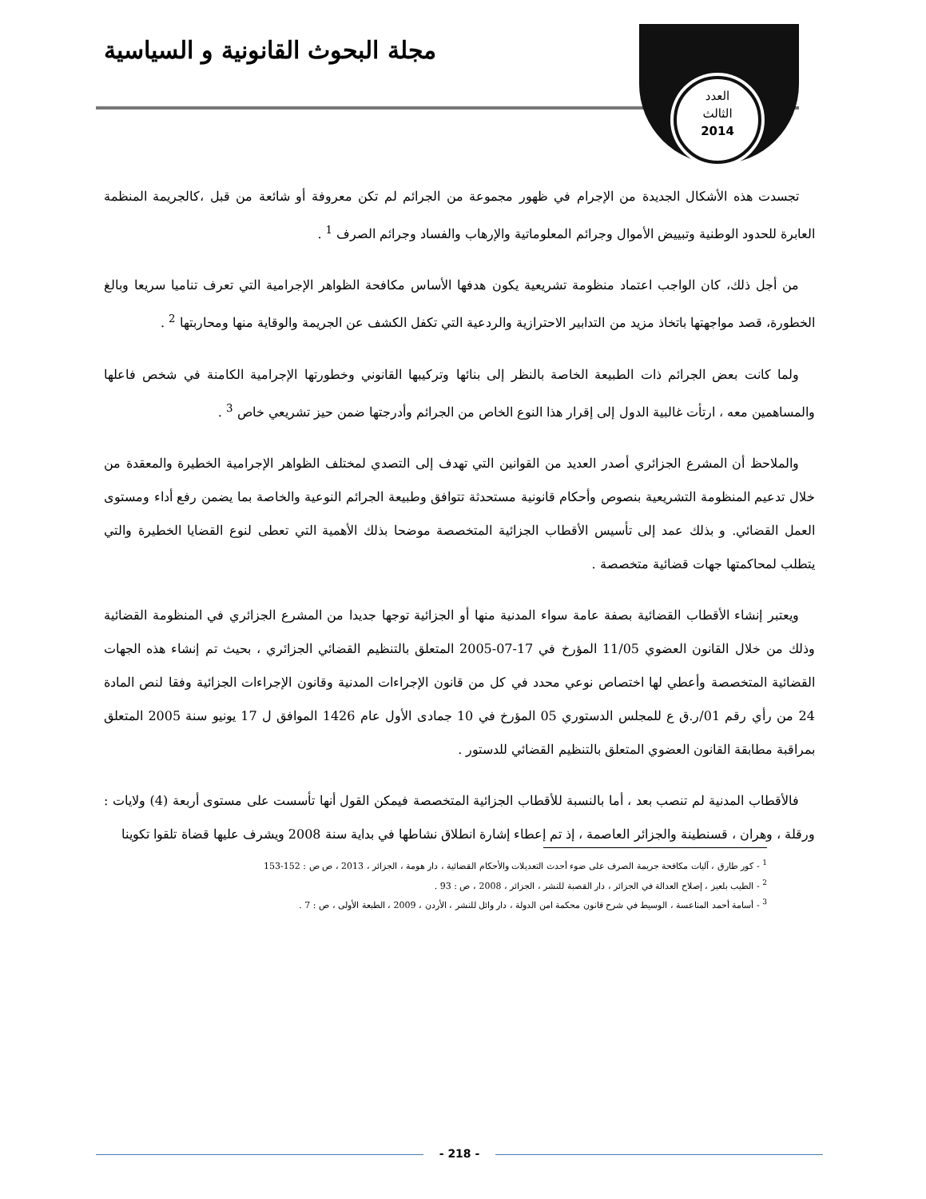مجلة البحوث القانونية و السياسية
العدد
الثالث
2014
تجسدت هذه الأشكال الجديدة من الإجرام في ظهور مجموعة من الجرائم لم تكن معروفة أو شائعة من قبل ،كالجريمة المنظمة العابرة للحدود الوطنية وتبييض الأموال وجرائم المعلوماتية والإرهاب والفساد وجرائم الصرف <sup>1</sup> .
من أجل ذلك، كان الواجب اعتماد منظومة تشريعية يكون هدفها الأساس مكافحة الظواهر الإجرامية التي تعرف تناميا سريعا وبالغ الخطورة، قصد مواجهتها باتخاذ مزيد من التدابير الاحترازية والردعية التي تكفل الكشف عن الجريمة والوقاية منها ومحاربتها <sup>2</sup> .
ولما كانت بعض الجرائم ذات الطبيعة الخاصة بالنظر إلى بنائها وتركيبها القانوني وخطورتها الإجرامية الكامنة في شخص فاعلها والمساهمين معه ، ارتأت غالبية الدول إلى إقرار هذا النوع الخاص من الجرائم وأدرجتها ضمن حيز تشريعي خاص <sup>3</sup> .
والملاحظ أن المشرع الجزائري أصدر العديد من القوانين التي تهدف إلى التصدي لمختلف الظواهر الإجرامية الخطيرة والمعقدة من خلال تدعيم المنظومة التشريعية بنصوص وأحكام قانونية مستحدثة تتوافق وطبيعة الجرائم النوعية والخاصة بما يضمن رفع أداء ومستوى العمل القضائي. و بذلك عمد إلى تأسيس الأقطاب الجزائية المتخصصة موضحا بذلك الأهمية التي تعطى لنوع القضايا الخطيرة والتي يتطلب لمحاكمتها جهات قضائية متخصصة .
ويعتبر إنشاء الأقطاب القضائية بصفة عامة سواء المدنية منها أو الجزائية توجها جديدا من المشرع الجزائري في المنظومة القضائية وذلك من خلال القانون العضوي 11/05 المؤرخ في 17-07-2005 المتعلق بالتنظيم القضائي الجزائري ، بحيث تم إنشاء هذه الجهات القضائية المتخصصة وأعطي لها اختصاص نوعي محدد في كل من قانون الإجراءات المدنية وقانون الإجراءات الجزائية وفقا لنص المادة 24 من رأي رقم 01/ر.ق ع للمجلس الدستوري 05 المؤرخ في 10 جمادى الأول عام 1426 الموافق ل 17 يونيو سنة 2005 المتعلق بمراقبة مطابقة القانون العضوي المتعلق بالتنظيم القضائي للدستور .
فالأقطاب المدنية لم تنصب بعد ، أما بالنسبة للأقطاب الجزائية المتخصصة فيمكن القول أنها تأسست على مستوى أربعة (4) ولايات : ورقلة ، وهران ، قسنطينة والجزائر العاصمة ، إذ تم إعطاء إشارة انطلاق نشاطها في بداية سنة 2008 ويشرف عليها قضاة تلقوا تكوينا
<sup>1</sup> - كور طارق ، آليات مكافحة جريمة الصرف على ضوء أحدث التعديلات والأحكام القضائية ، دار هومة ، الجزائر ، 2013 ، ص ص : 152-153
<sup>2</sup> - الطيب بلعيز ، إصلاح العدالة في الجزائر ، دار القصبة للنشر ، الجزائر ، 2008 ، ص : 93 .
<sup>3</sup> - أسامة أحمد المناعسة ، الوسيط في شرح قانون محكمة امن الدولة ، دار وائل للنشر ، الأردن ، 2009 ، الطبعة الأولى ، ص : 7 .
- 218 -